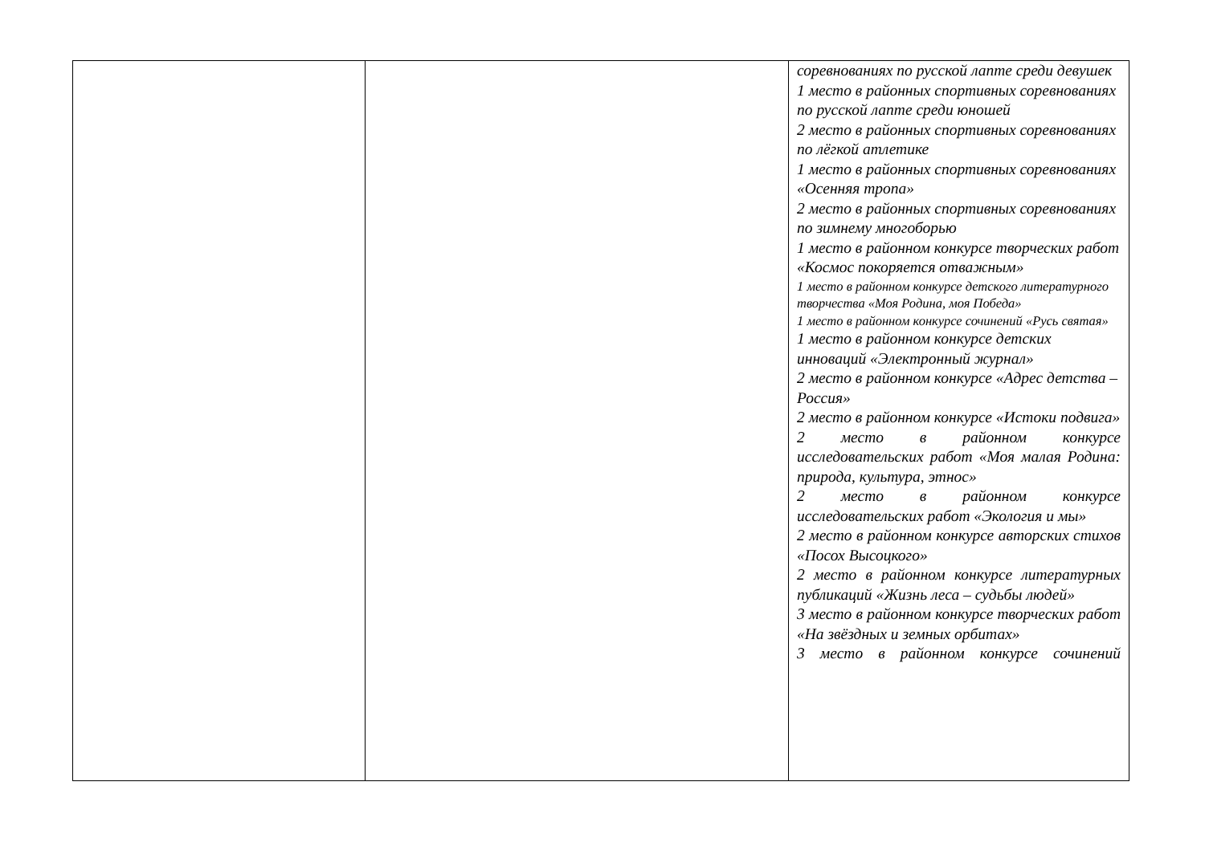| | | соревнованиях по русской лапте среди девушек 1 место в районных спортивных соревнованиях по русской лапте среди юношей 2 место в районных спортивных соревнованиях по лёгкой атлетике 1 место в районных спортивных соревнованиях «Осенняя тропа» 2 место в районных спортивных соревнованиях по зимнему многоборью 1 место в районном конкурсе творческих работ «Космос покоряется отважным» 1 место в районном конкурсе детского литературного творчества «Моя Родина, моя Победа» 1 место в районном конкурсе сочинений «Русь святая» 1 место в районном конкурсе детских инноваций «Электронный журнал» 2 место в районном конкурсе «Адрес детства – Россия» 2 место в районном конкурсе «Истоки подвига» 2 место в районном конкурсе исследовательских работ «Моя малая Родина: природа, культура, этнос» 2 место в районном конкурсе исследовательских работ «Экология и мы» 2 место в районном конкурсе авторских стихов «Посох Высоцкого» 2 место в районном конкурсе литературных публикаций «Жизнь леса – судьбы людей» 3 место в районном конкурсе творческих работ «На звёздных и земных орбитах» 3 место в районном конкурсе сочинений |